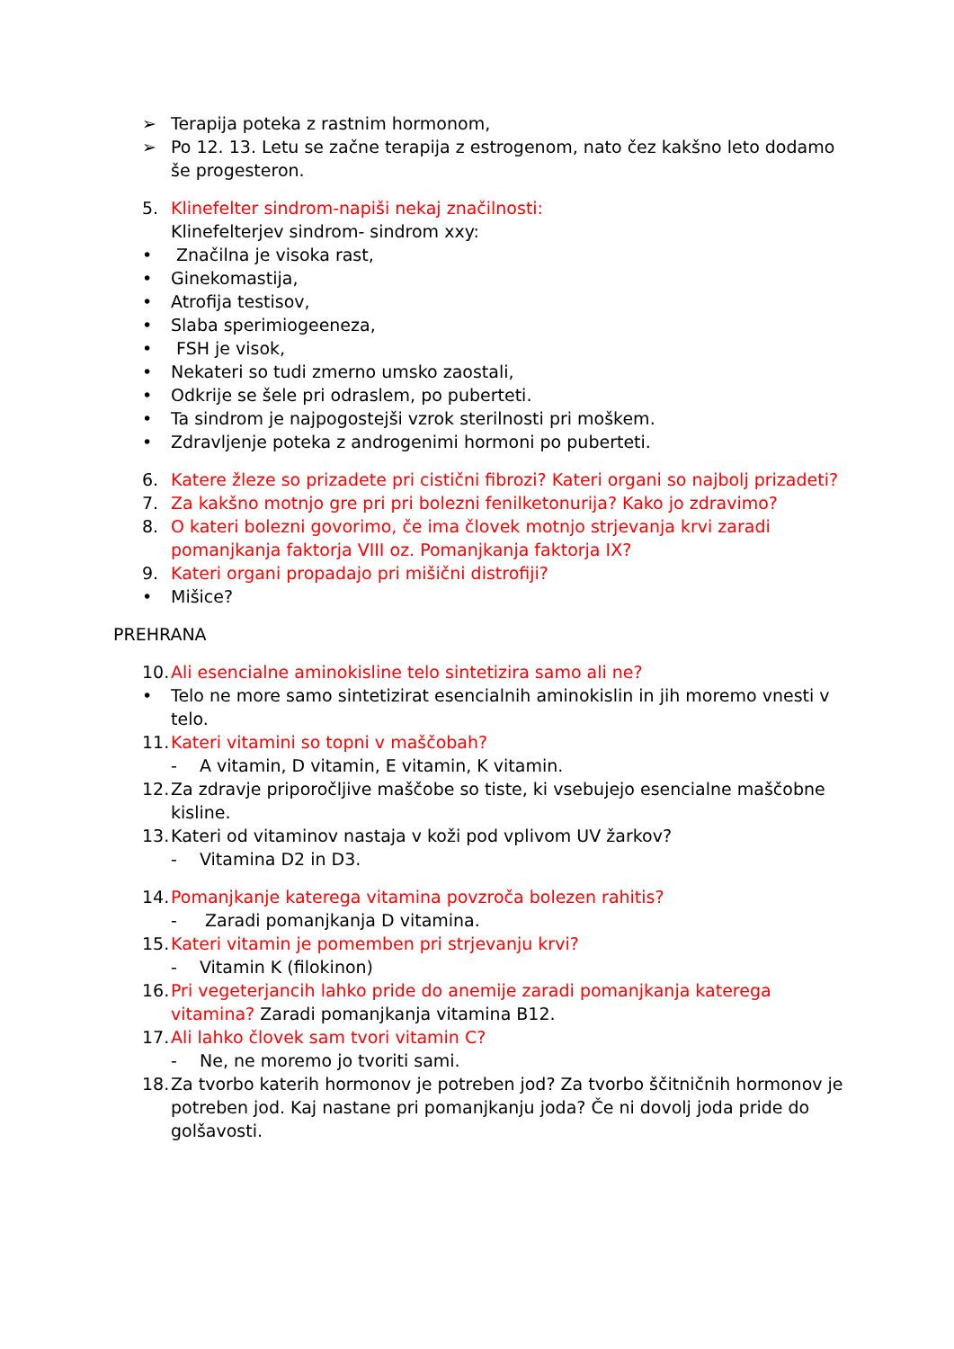➢ Terapija poteka z rastnim hormonom,
➢ Po 12. 13. Letu se začne terapija z estrogenom, nato čez kakšno leto dodamo še progesteron.
5. Klinefelter sindrom-napiši nekaj značilnosti:
Klinefelterjev sindrom- sindrom xxy:
• Značilna je visoka rast,
• Ginekomastija,
• Atrofija testisov,
• Slaba sperimiogeeneza,
• FSH je visok,
• Nekateri so tudi zmerno umsko zaostali,
• Odkrije se šele pri odraslem, po puberteti.
• Ta sindrom je najpogostejši vzrok sterilnosti pri moškem.
• Zdravljenje poteka z androgenimi hormoni po puberteti.
6. Katere žleze so prizadete pri cistični fibrozi? Kateri organi so najbolj prizadeti?
7. Za kakšno motnjo gre pri pri bolezni fenilketonurija? Kako jo zdravimo?
8. O kateri bolezni govorimo, če ima človek motnjo strjevanja krvi zaradi pomanjkanja faktorja VIII oz. Pomanjkanja faktorja IX?
9. Kateri organi propadajo pri mišični distrofiji?
• Mišice?
PREHRANA
10. Ali esencialne aminokisline telo sintetizira samo ali ne?
• Telo ne more samo sintetizirat esencialnih aminokislin in jih moremo vnesti v telo.
11. Kateri vitamini so topni v maščobah?
- A vitamin, D vitamin, E vitamin, K vitamin.
12. Za zdravje priporočljive maščobe so tiste, ki vsebujejo esencialne maščobne kisline.
13. Kateri od vitaminov nastaja v koži pod vplivom UV žarkov?
- Vitamina D2 in D3.
14. Pomanjkanje katerega vitamina povzroča bolezen rahitis?
- Zaradi pomanjkanja D vitamina.
15. Kateri vitamin je pomemben pri strjevanju krvi?
- Vitamin K (filokinon)
16. Pri vegeterjancih lahko pride do anemije zaradi pomanjkanja katerega vitamina? Zaradi pomanjkanja vitamina B12.
17. Ali lahko človek sam tvori vitamin C?
- Ne, ne moremo jo tvoriti sami.
18. Za tvorbo katerih hormonov je potreben jod? Za tvorbo ščitničnih hormonov je potreben jod. Kaj nastane pri pomanjkanju joda? Če ni dovolj joda pride do golšavosti.